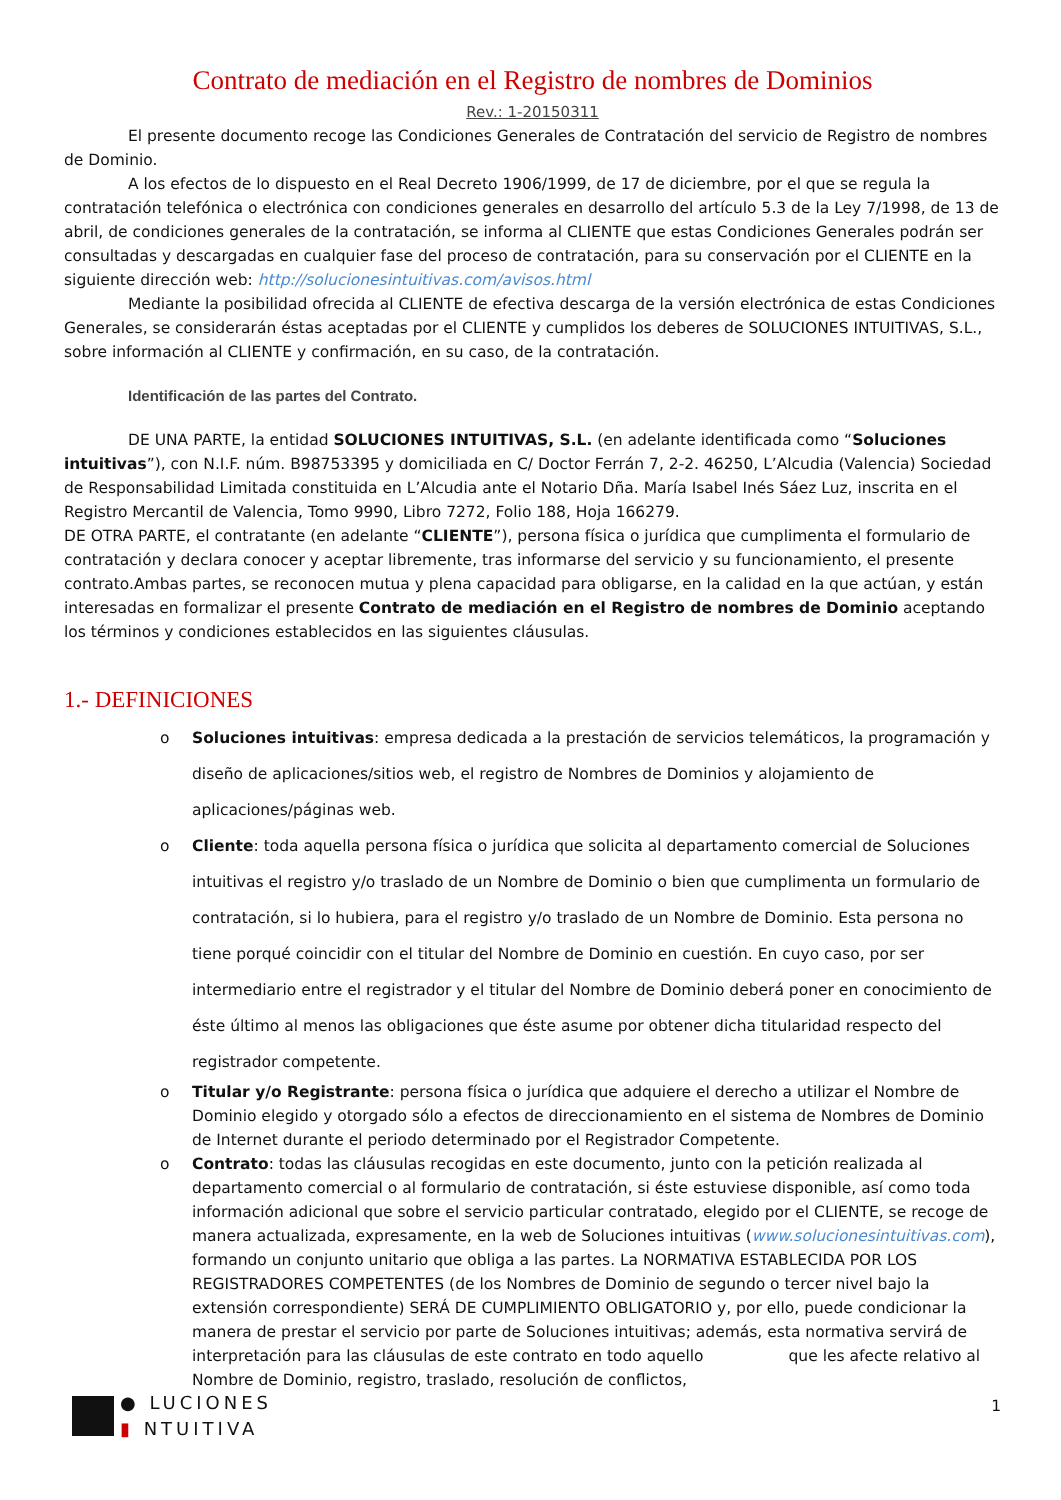Contrato de mediación en el Registro de nombres de Dominios
Rev.: 1-20150311
El presente documento recoge las Condiciones Generales de Contratación del servicio de Registro de nombres de Dominio.
A los efectos de lo dispuesto en el Real Decreto 1906/1999, de 17 de diciembre, por el que se regula la contratación telefónica o electrónica con condiciones generales en desarrollo del artículo 5.3 de la Ley 7/1998, de 13 de abril, de condiciones generales de la contratación, se informa al CLIENTE que estas Condiciones Generales podrán ser consultadas y descargadas en cualquier fase del proceso de contratación, para su conservación por el CLIENTE en la siguiente dirección web: http://solucionesintuitivas.com/avisos.html
Mediante la posibilidad ofrecida al CLIENTE de efectiva descarga de la versión electrónica de estas Condiciones Generales, se considerarán éstas aceptadas por el CLIENTE y cumplidos los deberes de SOLUCIONES INTUITIVAS, S.L., sobre información al CLIENTE y confirmación, en su caso, de la contratación.
Identificación de las partes del Contrato.
DE UNA PARTE, la entidad SOLUCIONES INTUITIVAS, S.L. (en adelante identificada como “Soluciones intuitivas”), con N.I.F. núm. B98753395 y domiciliada en C/ Doctor Ferrán 7, 2-2. 46250, L’Alcudia (Valencia) Sociedad de Responsabilidad Limitada constituida en L’Alcudia ante el Notario Dña. María Isabel Inés Sáez Luz, inscrita en el Registro Mercantil de Valencia, Tomo 9990, Libro 7272, Folio 188, Hoja 166279.
DE OTRA PARTE, el contratante (en adelante “CLIENTE”), persona física o jurídica que cumplimenta el formulario de contratación y declara conocer y aceptar libremente, tras informarse del servicio y su funcionamiento, el presente contrato.Ambas partes, se reconocen mutua y plena capacidad para obligarse, en la calidad en la que actúan, y están interesadas en formalizar el presente Contrato de mediación en el Registro de nombres de Dominio aceptando los términos y condiciones establecidos en las siguientes cláusulas.
1.- DEFINICIONES
o Soluciones intuitivas: empresa dedicada a la prestación de servicios telemáticos, la programación y diseño de aplicaciones/sitios web, el registro de Nombres de Dominios y alojamiento de aplicaciones/páginas web.
o Cliente: toda aquella persona física o jurídica que solicita al departamento comercial de Soluciones intuitivas el registro y/o traslado de un Nombre de Dominio o bien que cumplimenta un formulario de contratación, si lo hubiera, para el registro y/o traslado de un Nombre de Dominio. Esta persona no tiene porqué coincidir con el titular del Nombre de Dominio en cuestión. En cuyo caso, por ser intermediario entre el registrador y el titular del Nombre de Dominio deberá poner en conocimiento de éste último al menos las obligaciones que éste asume por obtener dicha titularidad respecto del registrador competente.
o Titular y/o Registrante: persona física o jurídica que adquiere el derecho a utilizar el Nombre de Dominio elegido y otorgado sólo a efectos de direccionamiento en el sistema de Nombres de Dominio de Internet durante el periodo determinado por el Registrador Competente.
o Contrato: todas las cláusulas recogidas en este documento, junto con la petición realizada al departamento comercial o al formulario de contratación, si éste estuviese disponible, así como toda información adicional que sobre el servicio particular contratado, elegido por el CLIENTE, se recoge de manera actualizada, expresamente, en la web de Soluciones intuitivas (www.solucionesintuitivas.com), formando un conjunto unitario que obliga a las partes. La NORMATIVA ESTABLECIDA POR LOS REGISTRADORES COMPETENTES (de los Nombres de Dominio de segundo o tercer nivel bajo la extensión correspondiente) SERÁ DE CUMPLIMIENTO OBLIGATORIO y, por ello, puede condicionar la manera de prestar el servicio por parte de Soluciones intuitivas; además, esta normativa servirá de interpretación para las cláusulas de este contrato en todo aquello que les afecte relativo al Nombre de Dominio, registro, traslado, resolución de conflictos,
● LUCIONES
▮ NTUITIVA
1